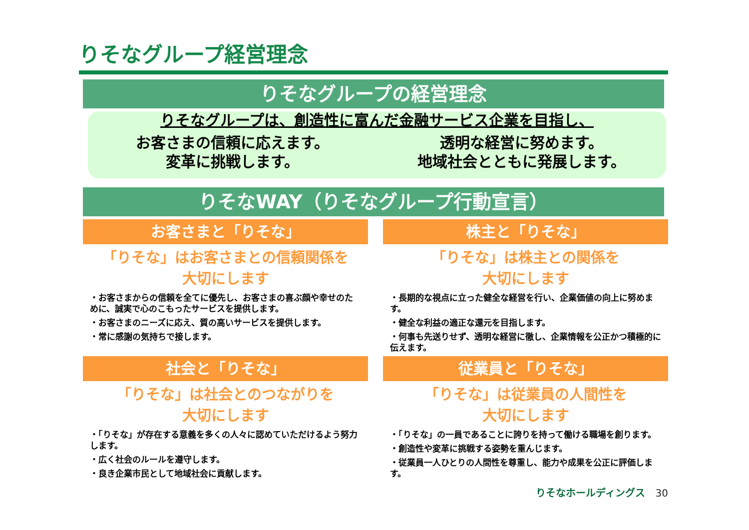りそなグループ経営理念
りそなグループの経営理念
りそなグループは、創造性に富んだ金融サービス企業を目指し、
お客さまの信頼に応えます。
変革に挑戦します。
透明な経営に努めます。
地域社会とともに発展します。
りそなWAY（りそなグループ行動宣言）
お客さまと「りそな」
「りそな」はお客さまとの信頼関係を
大切にします
・お客さまからの信頼を全てに優先し、お客さまの喜ぶ顔や幸せのために、誠実で心のこもったサービスを提供します。
・お客さまのニーズに応え、質の高いサービスを提供します。
・常に感謝の気持ちで接します。
株主と「りそな」
「りそな」は株主との関係を
大切にします
・長期的な視点に立った健全な経営を行い、企業価値の向上に努めます。
・健全な利益の適正な還元を目指します。
・何事も先送りせず、透明な経営に徹し、企業情報を公正かつ積極的に伝えます。
社会と「りそな」
「りそな」は社会とのつながりを
大切にします
・「りそな」が存在する意義を多くの人々に認めていただけるよう努力します。
・広く社会のルールを遵守します。
・良き企業市民として地域社会に貢献します。
従業員と「りそな」
「りそな」は従業員の人間性を
大切にします
・「りそな」の一員であることに誇りを持って働ける職場を創ります。
・創造性や変革に挑戦する姿勢を重んじます。
・従業員一人ひとりの人間性を尊重し、能力や成果を公正に評価します。
りそなホールディングス 30